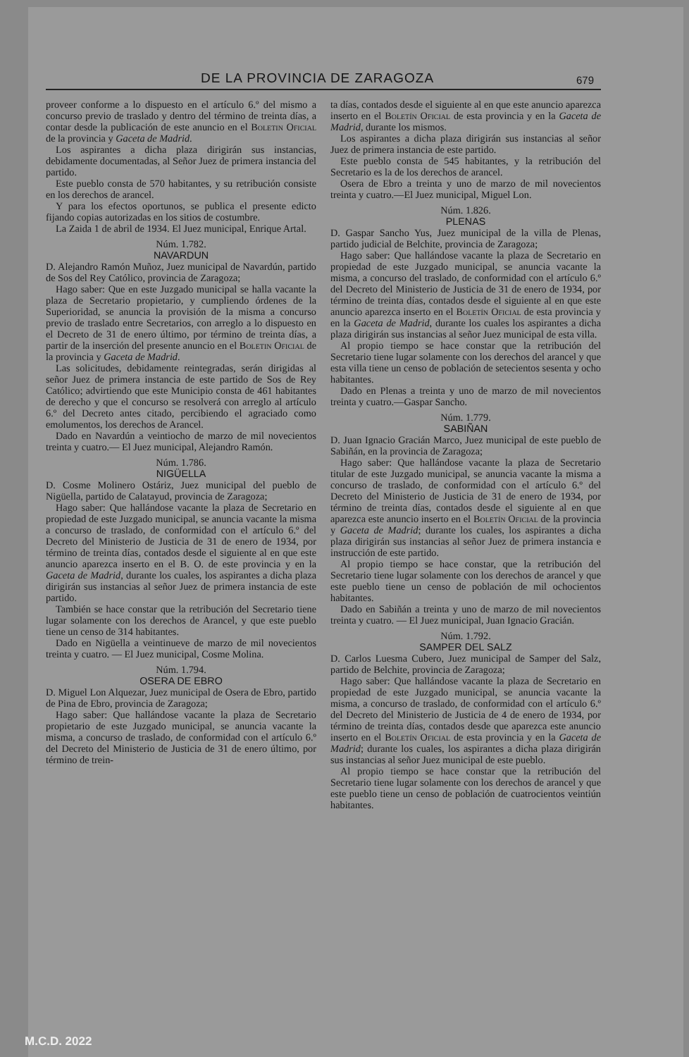DE LA PROVINCIA DE ZARAGOZA 679
proveer conforme a lo dispuesto en el artículo 6.º del mismo a concurso previo de traslado y dentro del término de treinta días, a contar desde la publicación de este anuncio en el Boletin Oficial de la provincia y Gaceta de Madrid.
Los aspirantes a dicha plaza dirigirán sus instancias, debidamente documentadas, al Señor Juez de primera instancia del partido.
Este pueblo consta de 570 habitantes, y su retribución consiste en los derechos de arancel.
Y para los efectos oportunos, se publica el presente edicto fijando copias autorizadas en los sitios de costumbre.
La Zaida 1 de abril de 1934. El Juez municipal, Enrique Artal.
Núm. 1.782.
NAVARDUN
D. Alejandro Ramón Muñoz, Juez municipal de Navardún, partido de Sos del Rey Católico, provincia de Zaragoza;
Hago saber: Que en este Juzgado municipal se halla vacante la plaza de Secretario propietario, y cumpliendo órdenes de la Superioridad, se anuncia la provisión de la misma a concurso previo de traslado entre Secretarios, con arreglo a lo dispuesto en el Decreto de 31 de enero último, por término de treinta días, a partir de la inserción del presente anuncio en el Boletin Oficial de la provincia y Gaceta de Madrid.
Las solicitudes, debidamente reintegradas, serán dirigidas al señor Juez de primera instancia de este partido de Sos de Rey Católico; advirtiendo que este Municipio consta de 461 habitantes de derecho y que el concurso se resolverá con arreglo al artículo 6.º del Decreto antes citado, percibiendo el agraciado como emolumentos, los derechos de Arancel.
Dado en Navardún a veintiocho de marzo de mil novecientos treinta y cuatro.— El Juez municipal, Alejandro Ramón.
Núm. 1.786.
NIGÜELLA
D. Cosme Molinero Ostáriz, Juez municipal del pueblo de Nigüella, partido de Calatayud, provincia de Zaragoza;
Hago saber: Que hallándose vacante la plaza de Secretario en propiedad de este Juzgado municipal, se anuncia vacante la misma a concurso de traslado, de conformidad con el artículo 6.º del Decreto del Ministerio de Justicia de 31 de enero de 1934, por término de treinta días, contados desde el siguiente al en que este anuncio aparezca inserto en el B. O. de este provincia y en la Gaceta de Madrid, durante los cuales, los aspirantes a dicha plaza dirigirán sus instancias al señor Juez de primera instancia de este partido.
También se hace constar que la retribución del Secretario tiene lugar solamente con los derechos de Arancel, y que este pueblo tiene un censo de 314 habitantes.
Dado en Nigüella a veintinueve de marzo de mil novecientos treinta y cuatro. — El Juez municipal, Cosme Molina.
Núm. 1.794.
OSERA DE EBRO
D. Miguel Lon Alquezar, Juez municipal de Osera de Ebro, partido de Pina de Ebro, provincia de Zaragoza;
Hago saber: Que hallándose vacante la plaza de Secretario propietario de este Juzgado municipal, se anuncia vacante la misma, a concurso de traslado, de conformidad con el artículo 6.º del Decreto del Ministerio de Justicia de 31 de enero último, por término de trein-
ta días, contados desde el siguiente al en que este anuncio aparezca inserto en el Boletín Oficial de esta provincia y en la Gaceta de Madrid, durante los mismos.
Los aspirantes a dicha plaza dirigirán sus instancias al señor Juez de primera instancia de este partido.
Este pueblo consta de 545 habitantes, y la retribución del Secretario es la de los derechos de arancel.
Osera de Ebro a treinta y uno de marzo de mil novecientos treinta y cuatro.—El Juez municipal, Miguel Lon.
Núm. 1.826.
PLENAS
D. Gaspar Sancho Yus, Juez municipal de la villa de Plenas, partido judicial de Belchite, provincia de Zaragoza;
Hago saber: Que hallándose vacante la plaza de Secretario en propiedad de este Juzgado municipal, se anuncia vacante la misma, a concurso del traslado, de conformidad con el artículo 6.º del Decreto del Ministerio de Justicia de 31 de enero de 1934, por término de treinta días, contados desde el siguiente al en que este anuncio aparezca inserto en el Boletín Oficial de esta provincia y en la Gaceta de Madrid, durante los cuales los aspirantes a dicha plaza dirigirán sus instancias al señor Juez municipal de esta villa.
Al propio tiempo se hace constar que la retribución del Secretario tiene lugar solamente con los derechos del arancel y que esta villa tiene un censo de población de setecientos sesenta y ocho habitantes.
Dado en Plenas a treinta y uno de marzo de mil novecientos treinta y cuatro.—Gaspar Sancho.
Núm. 1.779.
SABIÑAN
D. Juan Ignacio Gracián Marco, Juez municipal de este pueblo de Sabiñán, en la provincia de Zaragoza;
Hago saber: Que hallándose vacante la plaza de Secretario titular de este Juzgado municipal, se anuncia vacante la misma a concurso de traslado, de conformidad con el artículo 6.º del Decreto del Ministerio de Justicia de 31 de enero de 1934, por término de treinta días, contados desde el siguiente al en que aparezca este anuncio inserto en el Boletín Oficial de la provincia y Gaceta de Madrid; durante los cuales, los aspirantes a dicha plaza dirigirán sus instancias al señor Juez de primera instancia e instrucción de este partido.
Al propio tiempo se hace constar, que la retribución del Secretario tiene lugar solamente con los derechos de arancel y que este pueblo tiene un censo de población de mil ochocientos habitantes.
Dado en Sabiñán a treinta y uno de marzo de mil novecientos treinta y cuatro. — El Juez municipal, Juan Ignacio Gracián.
Núm. 1.792.
SAMPER DEL SALZ
D. Carlos Luesma Cubero, Juez municipal de Samper del Salz, partido de Belchite, provincia de Zaragoza;
Hago saber: Que hallándose vacante la plaza de Secretario en propiedad de este Juzgado municipal, se anuncia vacante la misma, a concurso de traslado, de conformidad con el artículo 6.º del Decreto del Ministerio de Justicia de 4 de enero de 1934, por término de treinta días, contados desde que aparezca este anuncio inserto en el Boletín Oficial de esta provincia y en la Gaceta de Madrid; durante los cuales, los aspirantes a dicha plaza dirigirán sus instancias al señor Juez municipal de este pueblo.
Al propio tiempo se hace constar que la retribución del Secretario tiene lugar solamente con los derechos de arancel y que este pueblo tiene un censo de población de cuatrocientos veintiún habitantes.
M.C.D. 2022